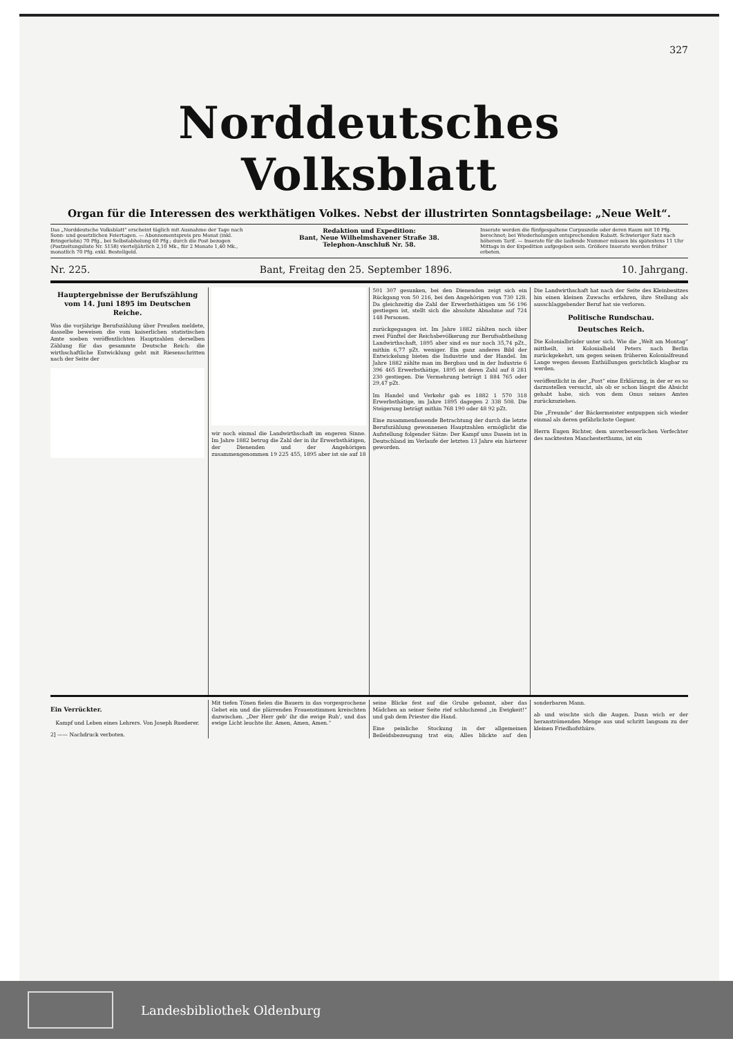327
Norddeutsches Volksblatt
Organ für die Interessen des werkthätigen Volkes. Nebst der illustrirten Sonntagsbeilage: „Neue Welt“.
Das „Norddeutsche Volksblatt“ erscheint täglich mit Ausnahme der Tage nach Sonn- und gesetzlichen Feiertagen. — Abonnementspreis pro Monat (inkl. Bringerlohn) 70 Pfg., bei Selbstabholung 60 Pfg.; durch die Post bezogen (Postzeitungsliste Nr. 5158) vierteljährlich 2,10 Mk., für 2 Monate 1,40 Mk., monatlich 70 Pfg. exkl. Bestellgeld.
Redaktion und Expedition:
Bant, Neue Wilhelmshavener Straße 38.
Telephon-Anschluß Nr. 58.
Inserate werden die fünfgespaltene Corpuszeile oder deren Raum mit 10 Pfg. berechnet; bei Wiederholungen entsprechenden Rabatt. Schwieriger Satz nach höherem Tarif. — Inserate für die laufende Nummer müssen bis spätestens 11 Uhr Mittags in der Expedition aufgegeben sein. Größere Inserate werden früher erbeten.
Nr. 225. Bant, Freitag den 25. September 1896. 10. Jahrgang.
Hauptergebnisse der Berufszählung vom 14. Juni 1895 im Deutschen Reiche.
Was die vorjährige Berufszählung über Preußen meldete, dasselbe beweisen die vom kaiserlichen statistischen Amte soeben veröffentlichten Hauptzahlen derselben Zählung für das gesammte Deutsche Reich: die wirthschaftliche Entwicklung geht mit Riesenschritten nach der Seite der
wir noch einmal die Landwirthschaft im engeren Sinne. Im Jahre 1882 betrug die Zahl der in ihr Erwerbsthätigen, der Dienenden und der Angehörigen zusammengenommen 19 225 455, 1895 aber ist sie auf 18 501 307 gesunken, bei den Dienenden zeigt sich ein Rückgang von 50 216, bei den Angehörigen von 730 128. Da gleichzeitig die Zahl der Erwerbsthätigen um 56 196 gestiegen ist, stellt sich die absolute Abnahme auf 724 148 Personen.
zurückgegangen ist. Im Jahre 1882 zählten noch über zwei Fünftel der Reichsbevölkerung zur Berufsabtheilung Landwirthschaft, 1895 aber sind es nur noch 35,74 pZt., mithin 6,77 pZt. weniger. Ein ganz anderes Bild der Entwickelung bieten die Industrie und der Handel. Im Jahre 1882 zählte man im Bergbau und in der Industrie 6 396 465 Erwerbsthätige, 1895 ist deren Zahl auf 8 281 230 gestiegen. Die Vermehrung beträgt 1 884 765 oder 29,47 pZt.
Im Handel und Verkehr gab es 1882 1 570 318 Erwerbsthätige, im Jahre 1895 dagegen 2 338 508. Die Steigerung beträgt mithin 768 190 oder 48 92 pZt.
Eine zusammenfassende Betrachtung der durch die letzte Berufszählung gewonnenen Hauptzahlen ermöglicht die Aufstellung folgender Sätze: Der Kampf ums Dasein ist in Deutschland im Verlaufe der letzten 13 Jahre ein härterer geworden.
Die Landwirthschaft hat nach der Seite des Kleinbesitzes hin einen kleinen Zuwachs erfahren, ihre Stellung als ausschlaggebender Beruf hat sie verloren.
Politische Rundschau.
Deutsches Reich.
Die Kolonialbrüder unter sich. Wie die „Welt am Montag“ mittheilt, ist Kolonialheld Peters nach Berlin zurückgekehrt, um gegen seinen früheren Kolonialfreund Lange wegen dessen Enthüllungen gerichtlich klagbar zu werden.
veröffentlicht in der „Post“ eine Erklärung, in der er es so darzustellen versucht, als ob er schon längst die Absicht gehabt habe, sich von dem Onus seines Amtes zurückzuziehen.
Die „Freunde“ der Bäckermeister entpuppen sich wieder einmal als deren gefährlichste Gegner.
Herrn Eugen Richter, dem unverbesserlichen Verfechter des nacktesten Manchesterthums, ist ein
Ein Verrückter.
Kampf und Leben eines Lehrers. Von Joseph Ruederer.
2] —— Nachdruck verboten.
Mit tiefen Tönen fielen die Bauern in das vorgesprochene Gebet ein und die plärrenden Frauenstimmen kreischten dazwischen. „Der Herr geb' ihr die ewige Ruh', und das ewige Licht leuchte ihr. Amen, Amen, Amen.“
seine Blicke fest auf die Grube gebannt, aber das Mädchen an seiner Seite rief schluchzend „in Ewigkeit!“ und gab dem Priester die Hand.
Eine peinliche Stockung in der allgemeinen Beileidsbezeugung trat ein; Alles blickte auf den sonderbaren Mann.
ab und wischte sich die Augen. Dann wich er der heranströmenden Menge aus und schritt langsam zu der kleinen Friedhofsthüre.
Landesbibliothek Oldenburg